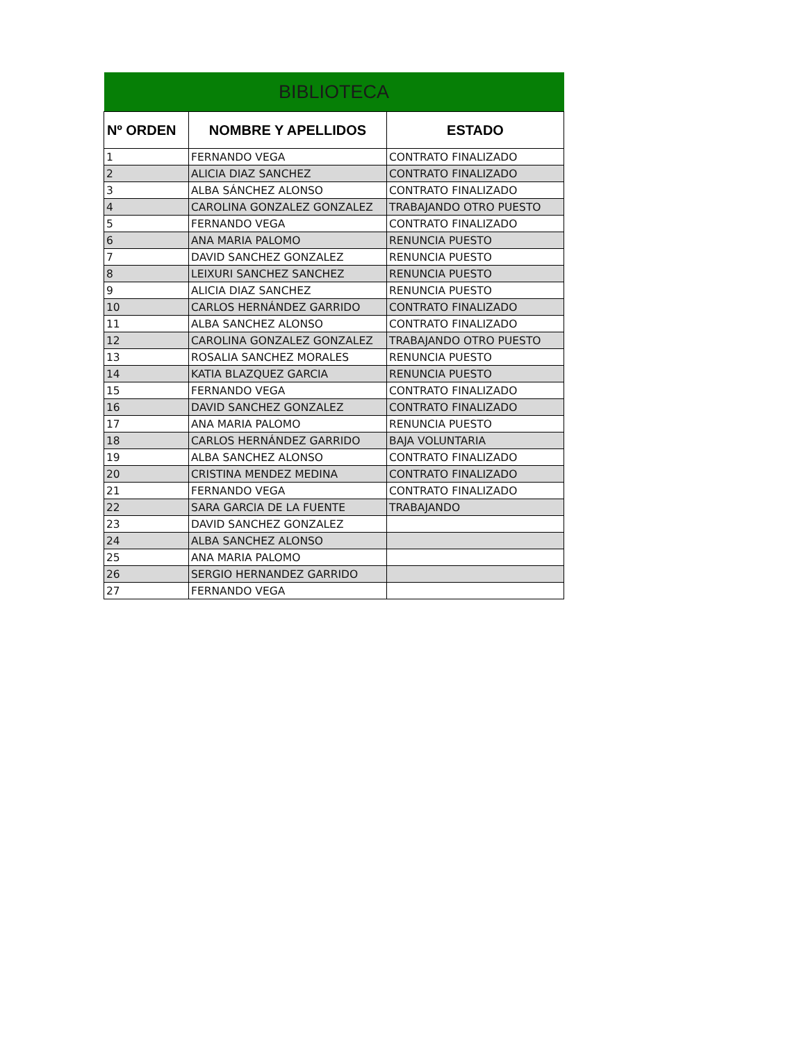| BIBLIOTECA | | |
| Nº ORDEN | NOMBRE Y APELLIDOS | ESTADO |
| 1 | FERNANDO VEGA | CONTRATO FINALIZADO |
| 2 | ALICIA DIAZ SANCHEZ | CONTRATO FINALIZADO |
| 3 | ALBA SÁNCHEZ ALONSO | CONTRATO FINALIZADO |
| 4 | CAROLINA GONZALEZ GONZALEZ | TRABAJANDO OTRO PUESTO |
| 5 | FERNANDO VEGA | CONTRATO FINALIZADO |
| 6 | ANA MARIA PALOMO | RENUNCIA PUESTO |
| 7 | DAVID SANCHEZ GONZALEZ | RENUNCIA PUESTO |
| 8 | LEIXURI SANCHEZ SANCHEZ | RENUNCIA PUESTO |
| 9 | ALICIA DIAZ SANCHEZ | RENUNCIA PUESTO |
| 10 | CARLOS HERNÁNDEZ GARRIDO | CONTRATO FINALIZADO |
| 11 | ALBA SANCHEZ ALONSO | CONTRATO FINALIZADO |
| 12 | CAROLINA GONZALEZ GONZALEZ | TRABAJANDO OTRO PUESTO |
| 13 | ROSALIA SANCHEZ MORALES | RENUNCIA PUESTO |
| 14 | KATIA BLAZQUEZ GARCIA | RENUNCIA PUESTO |
| 15 | FERNANDO VEGA | CONTRATO FINALIZADO |
| 16 | DAVID SANCHEZ GONZALEZ | CONTRATO FINALIZADO |
| 17 | ANA MARIA PALOMO | RENUNCIA PUESTO |
| 18 | CARLOS HERNÁNDEZ GARRIDO | BAJA VOLUNTARIA |
| 19 | ALBA SANCHEZ ALONSO | CONTRATO FINALIZADO |
| 20 | CRISTINA MENDEZ MEDINA | CONTRATO FINALIZADO |
| 21 | FERNANDO VEGA | CONTRATO FINALIZADO |
| 22 | SARA GARCIA DE LA FUENTE | TRABAJANDO |
| 23 | DAVID SANCHEZ GONZALEZ | |
| 24 | ALBA SANCHEZ ALONSO | |
| 25 | ANA MARIA PALOMO | |
| 26 | SERGIO HERNANDEZ GARRIDO | |
| 27 | FERNANDO VEGA | |